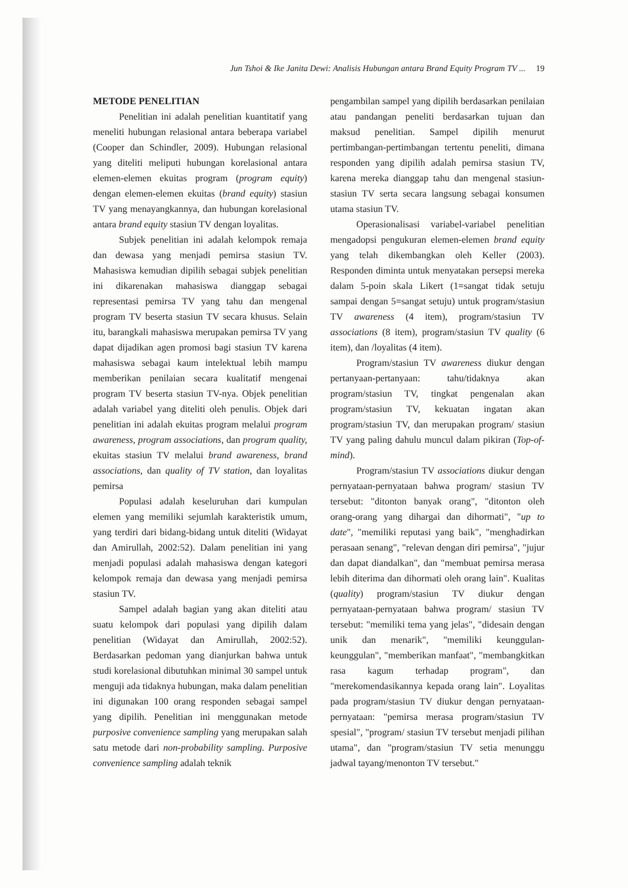Jun Tshoi & Ike Janita Dewi: Analisis Hubungan antara Brand Equity Program TV ... 19
METODE PENELITIAN
Penelitian ini adalah penelitian kuantitatif yang meneliti hubungan relasional antara beberapa variabel (Cooper dan Schindler, 2009). Hubungan relasional yang diteliti meliputi hubungan korelasional antara elemen-elemen ekuitas program (program equity) dengan elemen-elemen ekuitas (brand equity) stasiun TV yang menayangkannya, dan hubungan korelasional antara brand equity stasiun TV dengan loyalitas.
Subjek penelitian ini adalah kelompok remaja dan dewasa yang menjadi pemirsa stasiun TV. Mahasiswa kemudian dipilih sebagai subjek penelitian ini dikarenakan mahasiswa dianggap sebagai representasi pemirsa TV yang tahu dan mengenal program TV beserta stasiun TV secara khusus. Selain itu, barangkali mahasiswa merupakan pemirsa TV yang dapat dijadikan agen promosi bagi stasiun TV karena mahasiswa sebagai kaum intelektual lebih mampu memberikan penilaian secara kualitatif mengenai program TV beserta stasiun TV-nya. Objek penelitian adalah variabel yang diteliti oleh penulis. Objek dari penelitian ini adalah ekuitas program melalui program awareness, program associations, dan program quality, ekuitas stasiun TV melalui brand awareness, brand associations, dan quality of TV station, dan loyalitas pemirsa
Populasi adalah keseluruhan dari kumpulan elemen yang memiliki sejumlah karakteristik umum, yang terdiri dari bidang-bidang untuk diteliti (Widayat dan Amirullah, 2002:52). Dalam penelitian ini yang menjadi populasi adalah mahasiswa dengan kategori kelompok remaja dan dewasa yang menjadi pemirsa stasiun TV.
Sampel adalah bagian yang akan diteliti atau suatu kelompok dari populasi yang dipilih dalam penelitian (Widayat dan Amirullah, 2002:52). Berdasarkan pedoman yang dianjurkan bahwa untuk studi korelasional dibutuhkan minimal 30 sampel untuk menguji ada tidaknya hubungan, maka dalam penelitian ini digunakan 100 orang responden sebagai sampel yang dipilih. Penelitian ini menggunakan metode purposive convenience sampling yang merupakan salah satu metode dari non-probability sampling. Purposive convenience sampling adalah teknik
pengambilan sampel yang dipilih berdasarkan penilaian atau pandangan peneliti berdasarkan tujuan dan maksud penelitian. Sampel dipilih menurut pertimbangan-pertimbangan tertentu peneliti, dimana responden yang dipilih adalah pemirsa stasiun TV, karena mereka dianggap tahu dan mengenal stasiun-stasiun TV serta secara langsung sebagai konsumen utama stasiun TV.
Operasionalisasi variabel-variabel penelitian mengadopsi pengukuran elemen-elemen brand equity yang telah dikembangkan oleh Keller (2003). Responden diminta untuk menyatakan persepsi mereka dalam 5-poin skala Likert (1=sangat tidak setuju sampai dengan 5=sangat setuju) untuk program/stasiun TV awareness (4 item), program/stasiun TV associations (8 item), program/stasiun TV quality (6 item), dan /loyalitas (4 item).
Program/stasiun TV awareness diukur dengan pertanyaan-pertanyaan: tahu/tidaknya akan program/stasiun TV, tingkat pengenalan akan program/stasiun TV, kekuatan ingatan akan program/stasiun TV, dan merupakan program/ stasiun TV yang paling dahulu muncul dalam pikiran (Top-of-mind).
Program/stasiun TV associations diukur dengan pernyataan-pernyataan bahwa program/ stasiun TV tersebut: "ditonton banyak orang", "ditonton oleh orang-orang yang dihargai dan dihormati", "up to date", "memiliki reputasi yang baik", "menghadirkan perasaan senang", "relevan dengan diri pemirsa", "jujur dan dapat diandalkan", dan "membuat pemirsa merasa lebih diterima dan dihormati oleh orang lain". Kualitas (quality) program/stasiun TV diukur dengan pernyataan-pernyataan bahwa program/ stasiun TV tersebut: "memiliki tema yang jelas", "didesain dengan unik dan menarik", "memiliki keunggulan-keunggulan", "memberikan manfaat", "membangkitkan rasa kagum terhadap program", dan "merekomendasikannya kepada orang lain". Loyalitas pada program/stasiun TV diukur dengan pernyataan-pernyataan: "pemirsa merasa program/stasiun TV spesial", "program/ stasiun TV tersebut menjadi pilihan utama", dan "program/stasiun TV setia menunggu jadwal tayang/menonton TV tersebut."